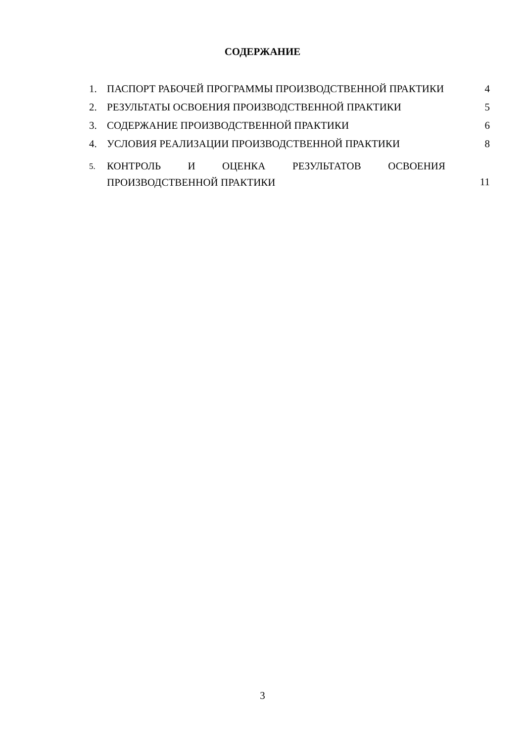СОДЕРЖАНИЕ
| 1. | ПАСПОРТ РАБОЧЕЙ ПРОГРАММЫ ПРОИЗВОДСТВЕННОЙ ПРАКТИКИ | 4 |
| 2. | РЕЗУЛЬТАТЫ ОСВОЕНИЯ ПРОИЗВОДСТВЕННОЙ ПРАКТИКИ | 5 |
| 3. | СОДЕРЖАНИЕ ПРОИЗВОДСТВЕННОЙ ПРАКТИКИ | 6 |
| 4. | УСЛОВИЯ РЕАЛИЗАЦИИ ПРОИЗВОДСТВЕННОЙ ПРАКТИКИ | 8 |
| 5. | КОНТРОЛЬ И ОЦЕНКА РЕЗУЛЬТАТОВ ОСВОЕНИЯ ПРОИЗВОДСТВЕННОЙ ПРАКТИКИ | 11 |
3